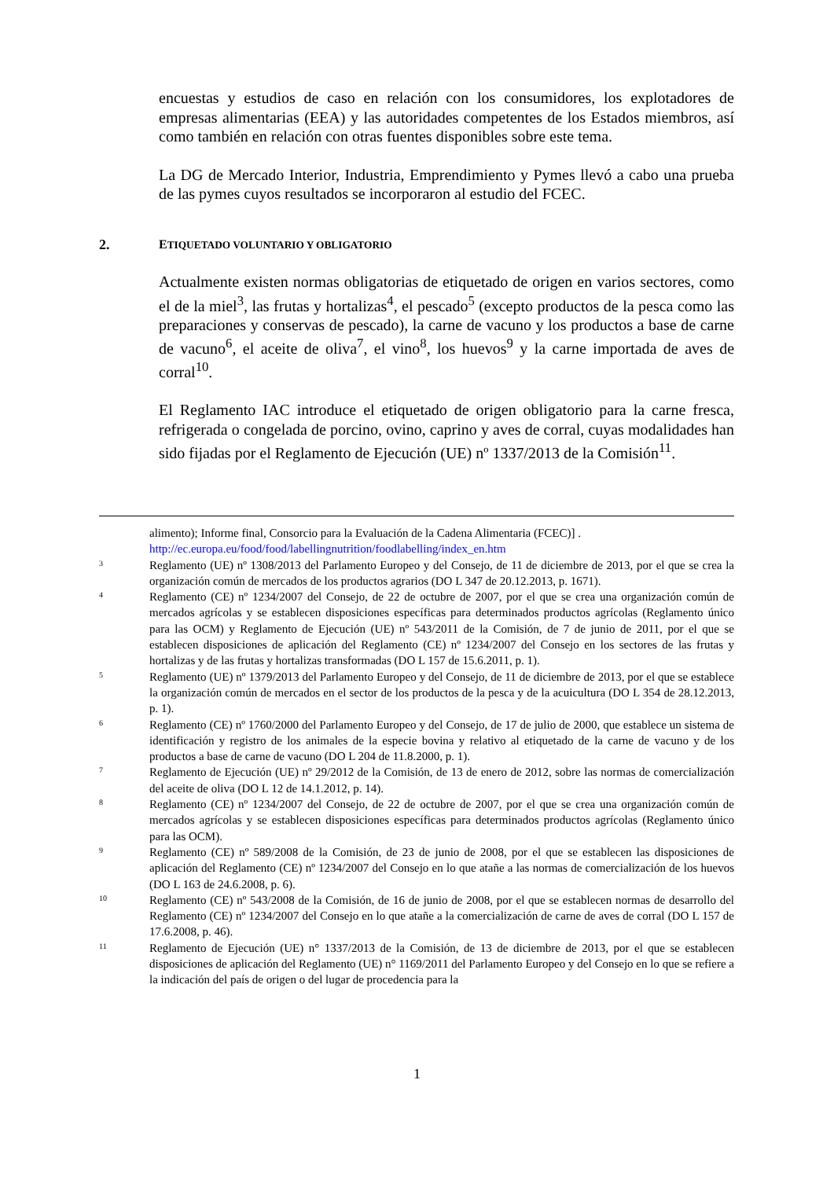encuestas y estudios de caso en relación con los consumidores, los explotadores de empresas alimentarias (EEA) y las autoridades competentes de los Estados miembros, así como también en relación con otras fuentes disponibles sobre este tema.
La DG de Mercado Interior, Industria, Emprendimiento y Pymes llevó a cabo una prueba de las pymes cuyos resultados se incorporaron al estudio del FCEC.
2. ETIQUETADO VOLUNTARIO Y OBLIGATORIO
Actualmente existen normas obligatorias de etiquetado de origen en varios sectores, como el de la miel<sup>3</sup>, las frutas y hortalizas<sup>4</sup>, el pescado<sup>5</sup> (excepto productos de la pesca como las preparaciones y conservas de pescado), la carne de vacuno y los productos a base de carne de vacuno<sup>6</sup>, el aceite de oliva<sup>7</sup>, el vino<sup>8</sup>, los huevos<sup>9</sup> y la carne importada de aves de corral<sup>10</sup>.
El Reglamento IAC introduce el etiquetado de origen obligatorio para la carne fresca, refrigerada o congelada de porcino, ovino, caprino y aves de corral, cuyas modalidades han sido fijadas por el Reglamento de Ejecución (UE) nº 1337/2013 de la Comisión<sup>11</sup>.
alimento); Informe final, Consorcio para la Evaluación de la Cadena Alimentaria (FCEC)] .
http://ec.europa.eu/food/food/labellingnutrition/foodlabelling/index_en.htm
3 Reglamento (UE) nº 1308/2013 del Parlamento Europeo y del Consejo, de 11 de diciembre de 2013, por el que se crea la organización común de mercados de los productos agrarios (DO L 347 de 20.12.2013, p. 1671).
4 Reglamento (CE) nº 1234/2007 del Consejo, de 22 de octubre de 2007, por el que se crea una organización común de mercados agrícolas y se establecen disposiciones específicas para determinados productos agrícolas (Reglamento único para las OCM) y Reglamento de Ejecución (UE) nº 543/2011 de la Comisión, de 7 de junio de 2011, por el que se establecen disposiciones de aplicación del Reglamento (CE) nº 1234/2007 del Consejo en los sectores de las frutas y hortalizas y de las frutas y hortalizas transformadas (DO L 157 de 15.6.2011, p. 1).
5 Reglamento (UE) nº 1379/2013 del Parlamento Europeo y del Consejo, de 11 de diciembre de 2013, por el que se establece la organización común de mercados en el sector de los productos de la pesca y de la acuicultura (DO L 354 de 28.12.2013, p. 1).
6 Reglamento (CE) nº 1760/2000 del Parlamento Europeo y del Consejo, de 17 de julio de 2000, que establece un sistema de identificación y registro de los animales de la especie bovina y relativo al etiquetado de la carne de vacuno y de los productos a base de carne de vacuno (DO L 204 de 11.8.2000, p. 1).
7 Reglamento de Ejecución (UE) nº 29/2012 de la Comisión, de 13 de enero de 2012, sobre las normas de comercialización del aceite de oliva (DO L 12 de 14.1.2012, p. 14).
8 Reglamento (CE) nº 1234/2007 del Consejo, de 22 de octubre de 2007, por el que se crea una organización común de mercados agrícolas y se establecen disposiciones específicas para determinados productos agrícolas (Reglamento único para las OCM).
9 Reglamento (CE) nº 589/2008 de la Comisión, de 23 de junio de 2008, por el que se establecen las disposiciones de aplicación del Reglamento (CE) nº 1234/2007 del Consejo en lo que atañe a las normas de comercialización de los huevos (DO L 163 de 24.6.2008, p. 6).
10 Reglamento (CE) nº 543/2008 de la Comisión, de 16 de junio de 2008, por el que se establecen normas de desarrollo del Reglamento (CE) nº 1234/2007 del Consejo en lo que atañe a la comercialización de carne de aves de corral (DO L 157 de 17.6.2008, p. 46).
11 Reglamento de Ejecución (UE) n° 1337/2013 de la Comisión, de 13 de diciembre de 2013, por el que se establecen disposiciones de aplicación del Reglamento (UE) n° 1169/2011 del Parlamento Europeo y del Consejo en lo que se refiere a la indicación del país de origen o del lugar de procedencia para la
1